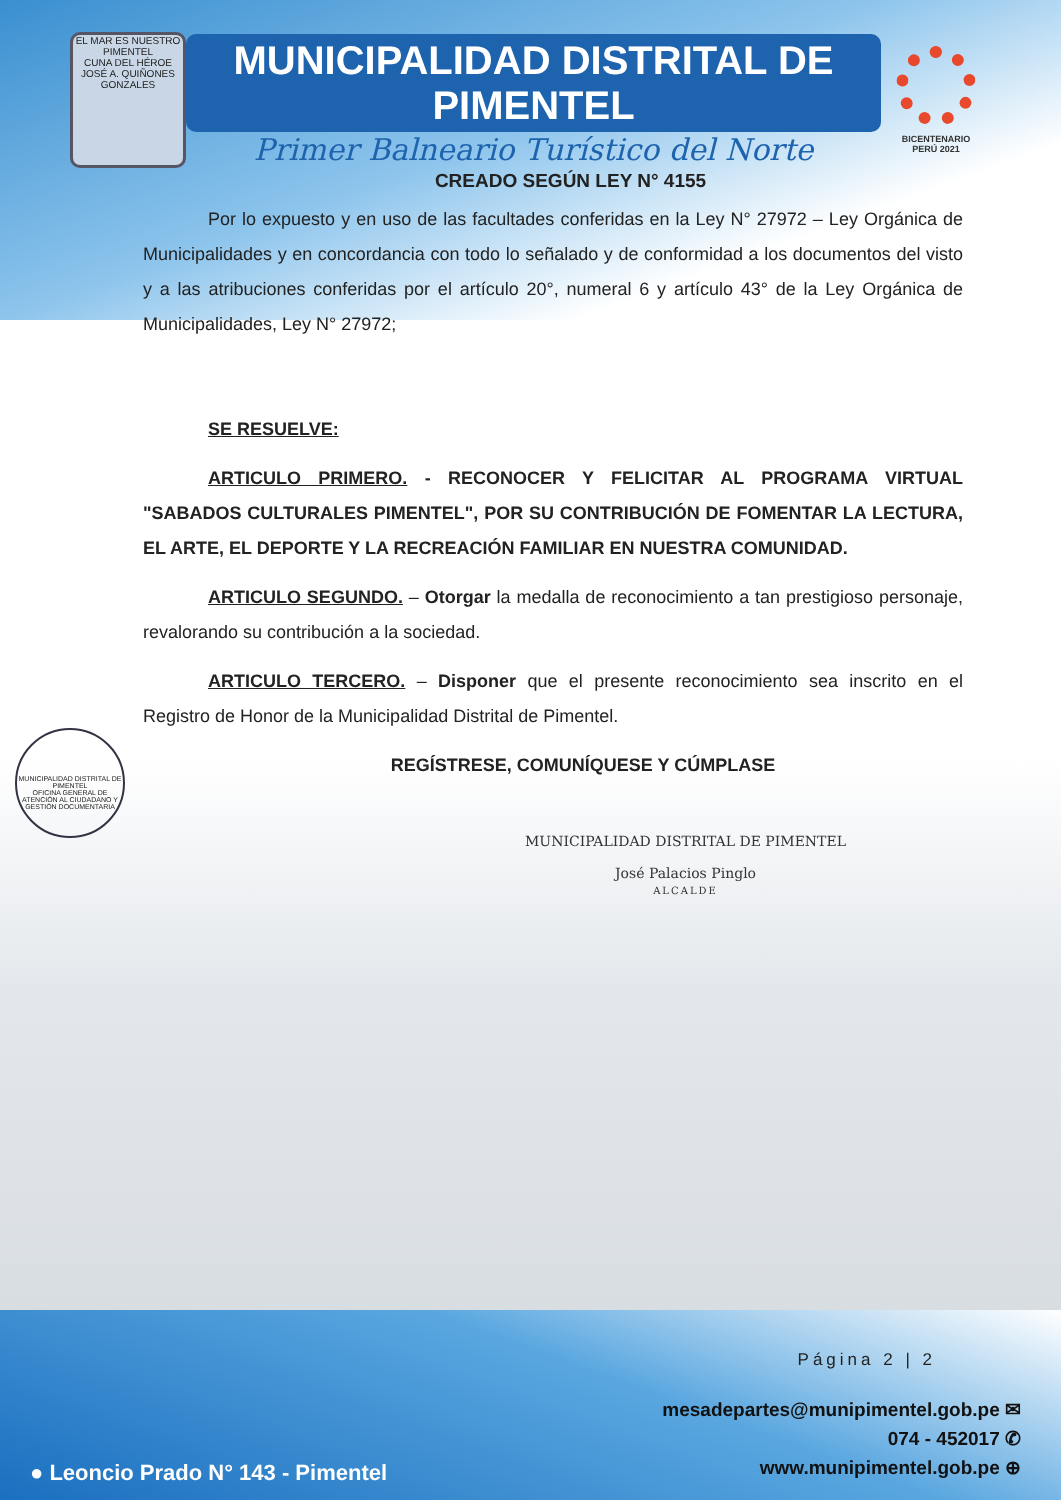EL MAR ES NUESTRO
PIMENTEL
CUNA DEL HÉROE JOSÉ A. QUIÑONES GONZALES
MUNICIPALIDAD DISTRITAL DE PIMENTEL
Primer Balneario Turístico del Norte
BICENTENARIO
PERÚ 2021
CREADO SEGÚN LEY N° 4155
Por lo expuesto y en uso de las facultades conferidas en la Ley N° 27972 – Ley Orgánica de Municipalidades y en concordancia con todo lo señalado y de conformidad a los documentos del visto y a las atribuciones conferidas por el artículo 20°, numeral 6 y artículo 43° de la Ley Orgánica de Municipalidades, Ley N° 27972;
SE RESUELVE:
ARTICULO PRIMERO. - RECONOCER Y FELICITAR AL PROGRAMA VIRTUAL "SABADOS CULTURALES PIMENTEL", POR SU CONTRIBUCIÓN DE FOMENTAR LA LECTURA, EL ARTE, EL DEPORTE Y LA RECREACIÓN FAMILIAR EN NUESTRA COMUNIDAD.
ARTICULO SEGUNDO. – Otorgar la medalla de reconocimiento a tan prestigioso personaje, revalorando su contribución a la sociedad.
ARTICULO TERCERO. – Disponer que el presente reconocimiento sea inscrito en el Registro de Honor de la Municipalidad Distrital de Pimentel.
REGÍSTRESE, COMUNÍQUESE Y CÚMPLASE
MUNICIPALIDAD DISTRITAL DE PIMENTEL
OFICINA GENERAL DE ATENCIÓN AL CIUDADANO Y GESTIÓN DOCUMENTARIA
MUNICIPALIDAD DISTRITAL DE PIMENTEL
José Palacios Pinglo
ALCALDE
Página 2 | 2
mesadepartes@munipimentel.gob.pe ✉
074 - 452017 ✆
www.munipimentel.gob.pe ⊕
● Leoncio Prado N° 143 - Pimentel